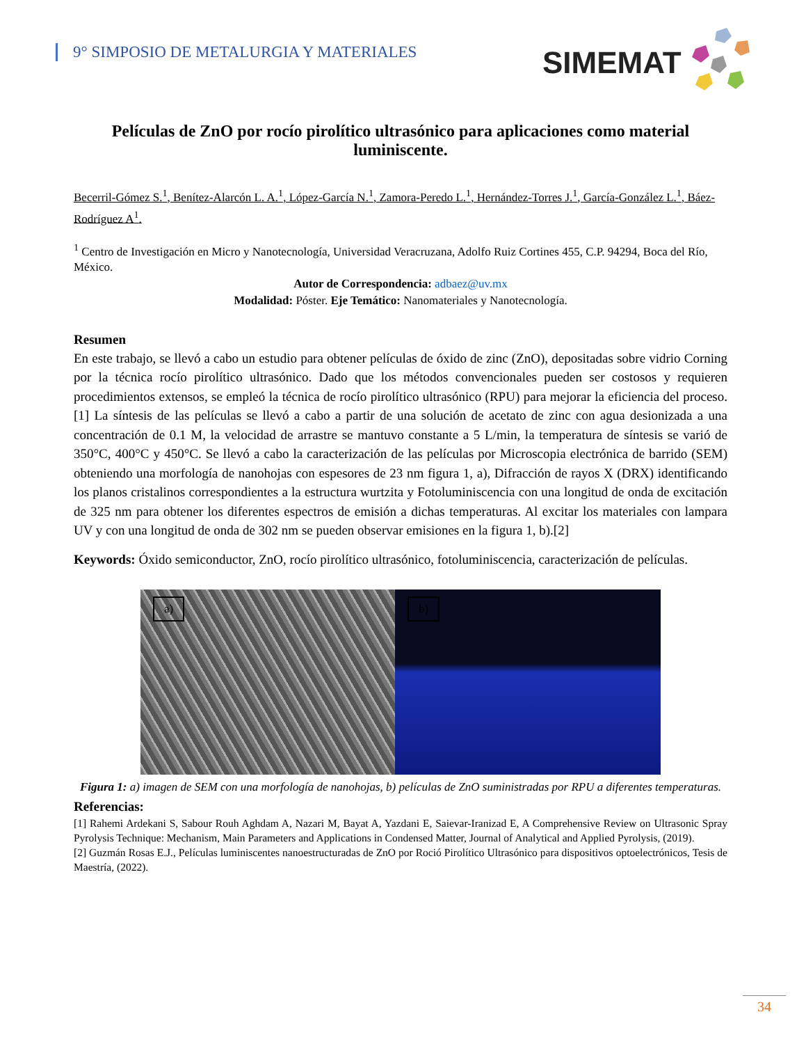9° SIMPOSIO DE METALURGIA Y MATERIALES
SIMEMAT
Películas de ZnO por rocío pirolítico ultrasónico para aplicaciones como material luminiscente.
Becerril-Gómez S.<sup>1</sup>, Benítez-Alarcón L. A.<sup>1</sup>, López-García N.<sup>1</sup>, Zamora-Peredo L.<sup>1</sup>, Hernández-Torres J.<sup>1</sup>, García-González L.<sup>1</sup>, Báez-Rodríguez A<sup>1</sup>.
<sup>1</sup> Centro de Investigación en Micro y Nanotecnología, Universidad Veracruzana, Adolfo Ruiz Cortines 455, C.P. 94294, Boca del Río, México.
Autor de Correspondencia: adbaez@uv.mx
Modalidad: Póster. Eje Temático: Nanomateriales y Nanotecnología.
Resumen
En este trabajo, se llevó a cabo un estudio para obtener películas de óxido de zinc (ZnO), depositadas sobre vidrio Corning por la técnica rocío pirolítico ultrasónico. Dado que los métodos convencionales pueden ser costosos y requieren procedimientos extensos, se empleó la técnica de rocío pirolítico ultrasónico (RPU) para mejorar la eficiencia del proceso.[1] La síntesis de las películas se llevó a cabo a partir de una solución de acetato de zinc con agua desionizada a una concentración de 0.1 M, la velocidad de arrastre se mantuvo constante a 5 L/min, la temperatura de síntesis se varió de 350°C, 400°C y 450°C. Se llevó a cabo la caracterización de las películas por Microscopia electrónica de barrido (SEM) obteniendo una morfología de nanohojas con espesores de 23 nm figura 1, a), Difracción de rayos X (DRX) identificando los planos cristalinos correspondientes a la estructura wurtzita y Fotoluminiscencia con una longitud de onda de excitación de 325 nm para obtener los diferentes espectros de emisión a dichas temperaturas. Al excitar los materiales con lampara UV y con una longitud de onda de 302 nm se pueden observar emisiones en la figura 1, b).[2]
Keywords: Óxido semiconductor, ZnO, rocío pirolítico ultrasónico, fotoluminiscencia, caracterización de películas.
a)
b)
Figura 1: a) imagen de SEM con una morfología de nanohojas, b) películas de ZnO suministradas por RPU a diferentes temperaturas.
Referencias:
[1] Rahemi Ardekani S, Sabour Rouh Aghdam A, Nazari M, Bayat A, Yazdani E, Saievar-Iranizad E, A Comprehensive Review on Ultrasonic Spray Pyrolysis Technique: Mechanism, Main Parameters and Applications in Condensed Matter, Journal of Analytical and Applied Pyrolysis, (2019).
[2] Guzmán Rosas E.J., Películas luminiscentes nanoestructuradas de ZnO por Roció Pirolítico Ultrasónico para dispositivos optoelectrónicos, Tesis de Maestría, (2022).
34